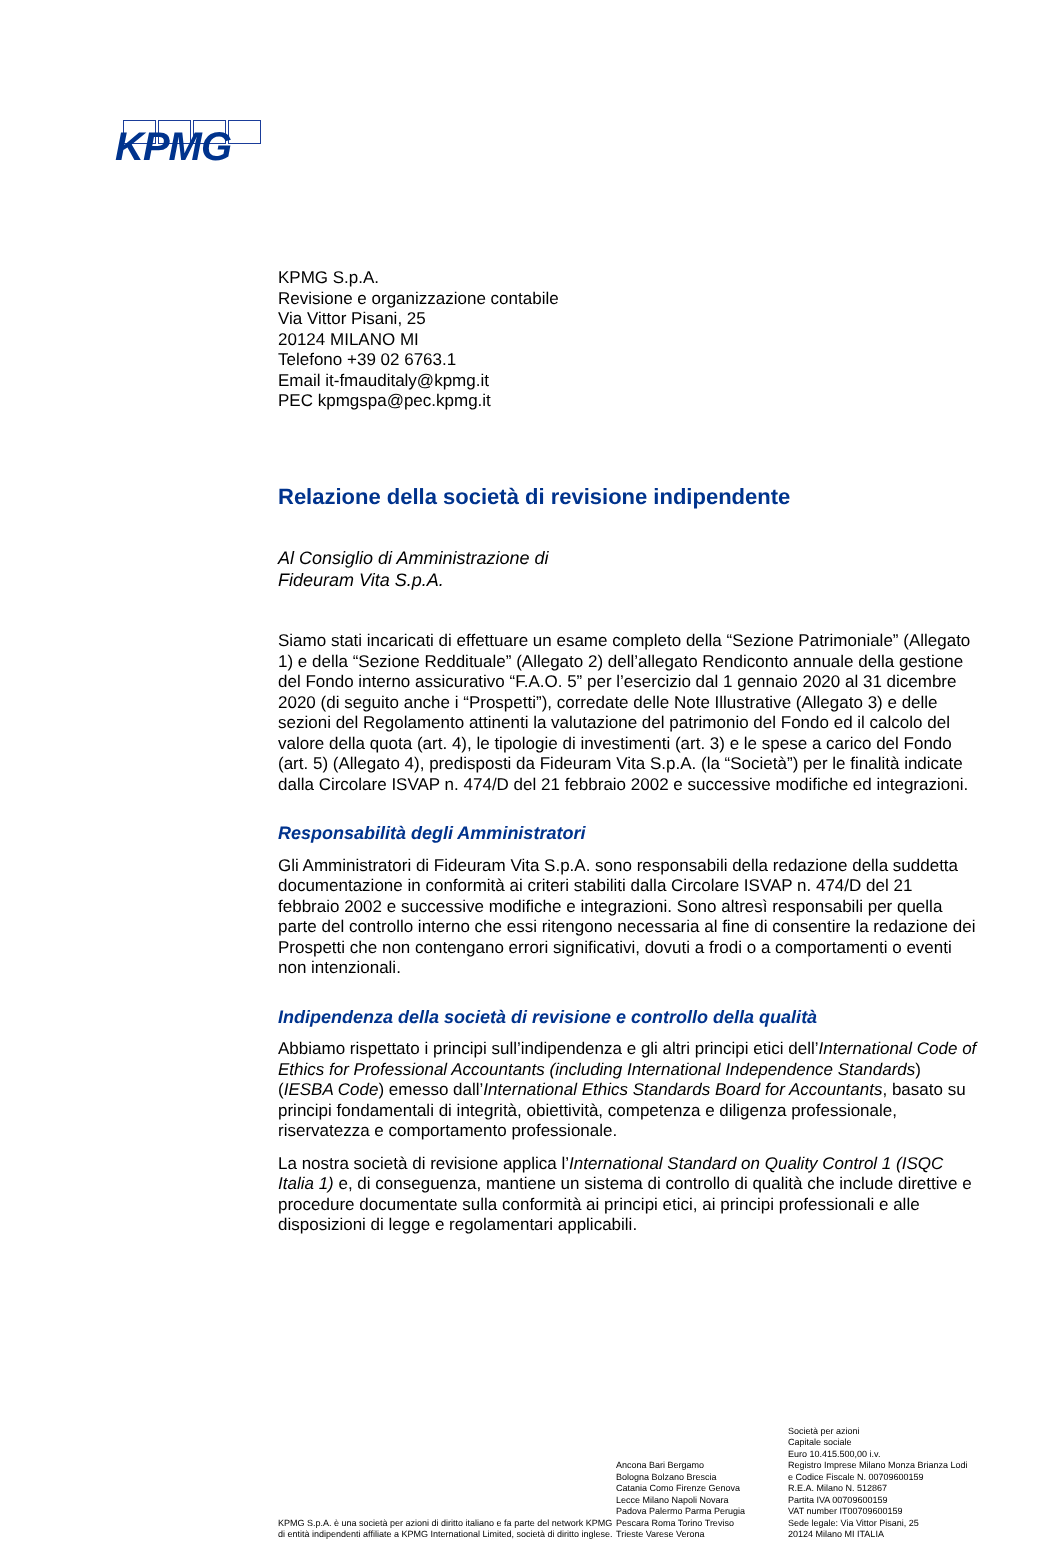KPMG
KPMG S.p.A.
Revisione e organizzazione contabile
Via Vittor Pisani, 25
20124 MILANO MI
Telefono +39 02 6763.1
Email it-fmauditaly@kpmg.it
PEC kpmgspa@pec.kpmg.it
Relazione della società di revisione indipendente
Al Consiglio di Amministrazione di
Fideuram Vita S.p.A.
Siamo stati incaricati di effettuare un esame completo della “Sezione Patrimoniale” (Allegato 1) e della “Sezione Reddituale” (Allegato 2) dell’allegato Rendiconto annuale della gestione del Fondo interno assicurativo “F.A.O. 5” per l’esercizio dal 1 gennaio 2020 al 31 dicembre 2020 (di seguito anche i “Prospetti”), corredate delle Note Illustrative (Allegato 3) e delle sezioni del Regolamento attinenti la valutazione del patrimonio del Fondo ed il calcolo del valore della quota (art. 4), le tipologie di investimenti (art. 3) e le spese a carico del Fondo (art. 5) (Allegato 4), predisposti da Fideuram Vita S.p.A. (la “Società”) per le finalità indicate dalla Circolare ISVAP n. 474/D del 21 febbraio 2002 e successive modifiche ed integrazioni.
Responsabilità degli Amministratori
Gli Amministratori di Fideuram Vita S.p.A. sono responsabili della redazione della suddetta documentazione in conformità ai criteri stabiliti dalla Circolare ISVAP n. 474/D del 21 febbraio 2002 e successive modifiche e integrazioni. Sono altresì responsabili per quella parte del controllo interno che essi ritengono necessaria al fine di consentire la redazione dei Prospetti che non contengano errori significativi, dovuti a frodi o a comportamenti o eventi non intenzionali.
Indipendenza della società di revisione e controllo della qualità
Abbiamo rispettato i principi sull’indipendenza e gli altri principi etici dell’International Code of Ethics for Professional Accountants (including International Independence Standards) (IESBA Code) emesso dall’International Ethics Standards Board for Accountants, basato su principi fondamentali di integrità, obiettività, competenza e diligenza professionale, riservatezza e comportamento professionale.
La nostra società di revisione applica l’International Standard on Quality Control 1 (ISQC Italia 1) e, di conseguenza, mantiene un sistema di controllo di qualità che include direttive e procedure documentate sulla conformità ai principi etici, ai principi professionali e alle disposizioni di legge e regolamentari applicabili.
KPMG S.p.A. è una società per azioni di diritto italiano e fa parte del network KPMG di entità indipendenti affiliate a KPMG International Limited, società di diritto inglese.
Ancona Bari Bergamo
Bologna Bolzano Brescia
Catania Como Firenze Genova
Lecce Milano Napoli Novara
Padova Palermo Parma Perugia
Pescara Roma Torino Treviso
Trieste Varese Verona
Società per azioni
Capitale sociale
Euro 10.415.500,00 i.v.
Registro Imprese Milano Monza Brianza Lodi
e Codice Fiscale N. 00709600159
R.E.A. Milano N. 512867
Partita IVA 00709600159
VAT number IT00709600159
Sede legale: Via Vittor Pisani, 25
20124 Milano MI ITALIA